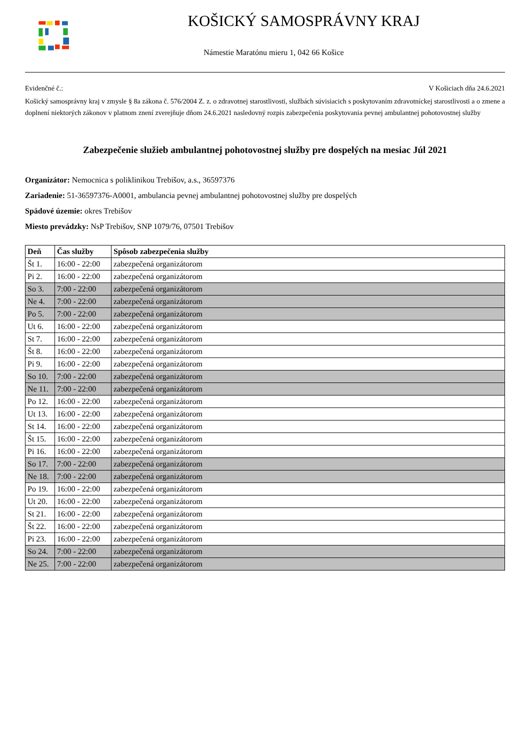KOŠICKÝ SAMOSPRÁVNY KRAJ
Námestie Maratónu mieru 1, 042 66 Košice
Evidenčné č.: V Košiciach dňa 24.6.2021
Košický samosprávny kraj v zmysle § 8a zákona č. 576/2004 Z. z. o zdravotnej starostlivosti, službách súvisiacich s poskytovaním zdravotníckej starostlivosti a o zmene a doplnení niektorých zákonov v platnom znení zverejňuje dňom 24.6.2021 nasledovný rozpis zabezpečenia poskytovania pevnej ambulantnej pohotovostnej služby
Zabezpečenie služieb ambulantnej pohotovostnej služby pre dospelých na mesiac Júl 2021
Organizátor: Nemocnica s poliklinikou Trebišov, a.s., 36597376
Zariadenie: 51-36597376-A0001, ambulancia pevnej ambulantnej pohotovostnej služby pre dospelých
Spádové územie: okres Trebišov
Miesto prevádzky: NsP Trebišov, SNP 1079/76, 07501 Trebišov
| Deň | Čas služby | Spôsob zabezpečenia služby |
| --- | --- | --- |
| Št 1. | 16:00 - 22:00 | zabezpečená organizátorom |
| Pi 2. | 16:00 - 22:00 | zabezpečená organizátorom |
| So 3. | 7:00 - 22:00 | zabezpečená organizátorom |
| Ne 4. | 7:00 - 22:00 | zabezpečená organizátorom |
| Po 5. | 7:00 - 22:00 | zabezpečená organizátorom |
| Ut 6. | 16:00 - 22:00 | zabezpečená organizátorom |
| St 7. | 16:00 - 22:00 | zabezpečená organizátorom |
| Št 8. | 16:00 - 22:00 | zabezpečená organizátorom |
| Pi 9. | 16:00 - 22:00 | zabezpečená organizátorom |
| So 10. | 7:00 - 22:00 | zabezpečená organizátorom |
| Ne 11. | 7:00 - 22:00 | zabezpečená organizátorom |
| Po 12. | 16:00 - 22:00 | zabezpečená organizátorom |
| Ut 13. | 16:00 - 22:00 | zabezpečená organizátorom |
| St 14. | 16:00 - 22:00 | zabezpečená organizátorom |
| Št 15. | 16:00 - 22:00 | zabezpečená organizátorom |
| Pi 16. | 16:00 - 22:00 | zabezpečená organizátorom |
| So 17. | 7:00 - 22:00 | zabezpečená organizátorom |
| Ne 18. | 7:00 - 22:00 | zabezpečená organizátorom |
| Po 19. | 16:00 - 22:00 | zabezpečená organizátorom |
| Ut 20. | 16:00 - 22:00 | zabezpečená organizátorom |
| St 21. | 16:00 - 22:00 | zabezpečená organizátorom |
| Št 22. | 16:00 - 22:00 | zabezpečená organizátorom |
| Pi 23. | 16:00 - 22:00 | zabezpečená organizátorom |
| So 24. | 7:00 - 22:00 | zabezpečená organizátorom |
| Ne 25. | 7:00 - 22:00 | zabezpečená organizátorom |